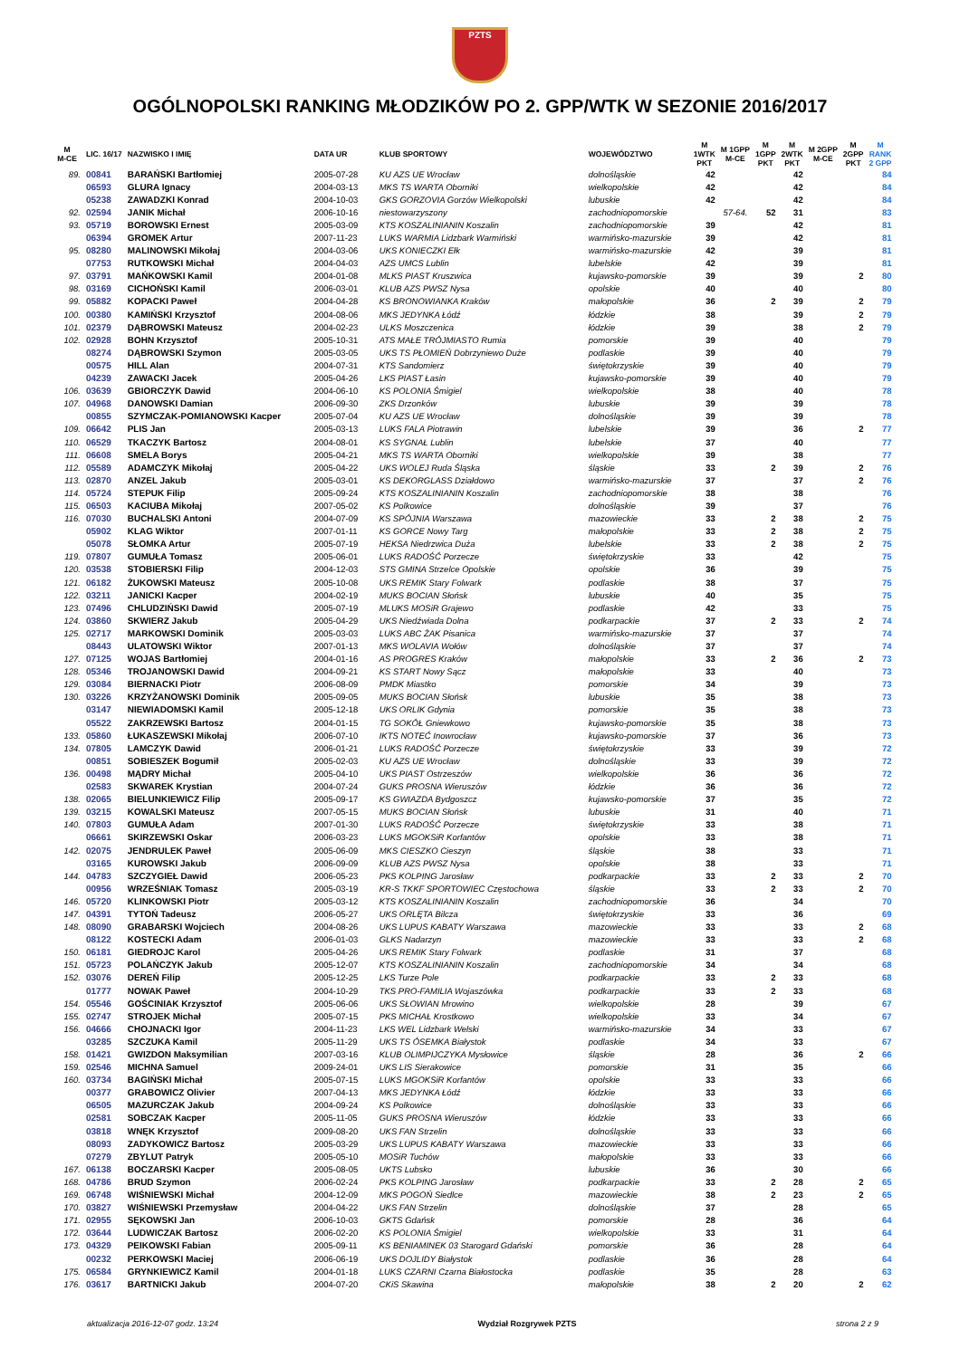PZTS
OGÓLNOPOLSKI RANKING MŁODZIKÓW PO 2. GPP/WTK W SEZONIE 2016/2017
| M M-CE | LIC. 16/17 | NAZWISKO I IMIĘ | DATA UR | KLUB SPORTOWY | WOJEWÓDZTWO | M 1WTK PKT | M 1GPP M-CE | M 1GPP PKT | M 2WTK PKT | M 2GPP M-CE | M 2GPP PKT | M RANK 2 GPP |
| --- | --- | --- | --- | --- | --- | --- | --- | --- | --- | --- | --- | --- |
| 89. | 00841 | BARAŃSKI Bartłomiej | 2005-07-28 | KU AZS UE Wrocław | dolnośląskie | 42 | | | 42 | | | 84 |
| | 06593 | GLURA Ignacy | 2004-03-13 | MKS TS WARTA Oborniki | wielkopolskie | 42 | | | 42 | | | 84 |
| | 05238 | ZAWADZKI Konrad | 2004-10-03 | GKS GORZOVIA Gorzów Wielkopolski | lubuskie | 42 | | | 42 | | | 84 |
| 92. | 02594 | JANIK Michał | 2006-10-16 | niestowarzyszony | zachodniopomorskie | | 57-64. | 52 | 31 | | | 83 |
| 93. | 05719 | BOROWSKI Ernest | 2005-03-09 | KTS KOSZALINIANIN Koszalin | zachodniopomorskie | 39 | | | 42 | | | 81 |
| | 06394 | GROMEK Artur | 2007-11-23 | LUKS WARMIA Lidzbark Warmiński | warmińsko-mazurskie | 39 | | | 42 | | | 81 |
| 95. | 08280 | MALINOWSKI Mikołaj | 2004-03-06 | UKS KONIECZKI Ełk | warmińsko-mazurskie | 42 | | | 39 | | | 81 |
| | 07753 | RUTKOWSKI Michał | 2004-04-03 | AZS UMCS Lublin | lubelskie | 42 | | | 39 | | | 81 |
| 97. | 03791 | MAŃKOWSKI Kamil | 2004-01-08 | MLKS PIAST Kruszwica | kujawsko-pomorskie | 39 | | | 39 | | 2 | 80 |
| 98. | 03169 | CICHOŃSKI Kamil | 2006-03-01 | KLUB AZS PWSZ Nysa | opolskie | 40 | | | 40 | | | 80 |
| 99. | 05882 | KOPACKI Paweł | 2004-04-28 | KS BRONOWIANKA Kraków | małopolskie | 36 | | 2 | 39 | | 2 | 79 |
| 100. | 00380 | KAMIŃSKI Krzysztof | 2004-08-06 | MKS JEDYNKA Łódź | łódzkie | 38 | | | 39 | | 2 | 79 |
| 101. | 02379 | DĄBROWSKI Mateusz | 2004-02-23 | ULKS Moszczenica | łódzkie | 39 | | | 38 | | 2 | 79 |
| 102. | 02928 | BOHN Krzysztof | 2005-10-31 | ATS MAŁE TRÓJMIASTO Rumia | pomorskie | 39 | | | 40 | | | 79 |
| | 08274 | DĄBROWSKI Szymon | 2005-03-05 | UKS TS PŁOMIEŃ Dobrzyniewo Duże | podlaskie | 39 | | | 40 | | | 79 |
| | 00575 | HILL Alan | 2004-07-31 | KTS Sandomierz | świętokrzyskie | 39 | | | 40 | | | 79 |
| | 04239 | ZAWACKI Jacek | 2005-04-26 | LKS PIAST Łasin | kujawsko-pomorskie | 39 | | | 40 | | | 79 |
| 106. | 03639 | GBIORCZYK Dawid | 2004-06-10 | KS POLONIA Śmigiel | wielkopolskie | 38 | | | 40 | | | 78 |
| 107. | 04968 | DANOWSKI Damian | 2006-09-30 | ZKS Drzonków | lubuskie | 39 | | | 39 | | | 78 |
| | 00855 | SZYMCZAK-POMIANOWSKI Kacper | 2005-07-04 | KU AZS UE Wrocław | dolnośląskie | 39 | | | 39 | | | 78 |
| 109. | 06642 | PLIS Jan | 2005-03-13 | LUKS FALA Piotrawin | lubelskie | 39 | | | 36 | | 2 | 77 |
| 110. | 06529 | TKACZYK Bartosz | 2004-08-01 | KS SYGNAŁ Lublin | lubelskie | 37 | | | 40 | | | 77 |
| 111. | 06608 | SMELA Borys | 2005-04-21 | MKS TS WARTA Oborniki | wielkopolskie | 39 | | | 38 | | | 77 |
| 112. | 05589 | ADAMCZYK Mikołaj | 2005-04-22 | UKS WOLEJ Ruda Śląska | śląskie | 33 | | 2 | 39 | | 2 | 76 |
| 113. | 02870 | ANZEL Jakub | 2005-03-01 | KS DEKORGLASS Działdowo | warmińsko-mazurskie | 37 | | | 37 | | 2 | 76 |
| 114. | 05724 | STEPUK Filip | 2005-09-24 | KTS KOSZALINIANIN Koszalin | zachodniopomorskie | 38 | | | 38 | | | 76 |
| 115. | 06503 | KACIUBA Mikołaj | 2007-05-02 | KS Polkowice | dolnośląskie | 39 | | | 37 | | | 76 |
| 116. | 07030 | BUCHALSKI Antoni | 2004-07-09 | KS SPÓJNIA Warszawa | mazowieckie | 33 | | 2 | 38 | | 2 | 75 |
| | 05902 | KLAG Wiktor | 2007-01-11 | KS GORCE Nowy Targ | małopolskie | 33 | | 2 | 38 | | 2 | 75 |
| | 05078 | SŁOMKA Artur | 2005-07-19 | HEKSA Niedrzwica Duża | lubelskie | 33 | | 2 | 38 | | 2 | 75 |
| 119. | 07807 | GUMUŁA Tomasz | 2005-06-01 | LUKS RADOŚĆ Porzecze | świętokrzyskie | 33 | | | 42 | | | 75 |
| 120. | 03538 | STOBIERSKI Filip | 2004-12-03 | STS GMINA Strzelce Opolskie | opolskie | 36 | | | 39 | | | 75 |
| 121. | 06182 | ŻUKOWSKI Mateusz | 2005-10-08 | UKS REMIK Stary Folwark | podlaskie | 38 | | | 37 | | | 75 |
| 122. | 03211 | JANICKI Kacper | 2004-02-19 | MUKS BOCIAN Słońsk | lubuskie | 40 | | | 35 | | | 75 |
| 123. | 07496 | CHLUDZIŃSKI Dawid | 2005-07-19 | MLUKS MOSiR Grajewo | podlaskie | 42 | | | 33 | | | 75 |
| 124. | 03860 | SKWIERZ Jakub | 2005-04-29 | UKS Niedźwiada Dolna | podkarpackie | 37 | | 2 | 33 | | 2 | 74 |
| 125. | 02717 | MARKOWSKI Dominik | 2005-03-03 | LUKS ABC ŻAK Pisanica | warmińsko-mazurskie | 37 | | | 37 | | | 74 |
| | 08443 | ULATOWSKI Wiktor | 2007-01-13 | MKS WOLAVIA Wołów | dolnośląskie | 37 | | | 37 | | | 74 |
| 127. | 07125 | WOJAS Bartłomiej | 2004-01-16 | AS PROGRES Kraków | małopolskie | 33 | | 2 | 36 | | 2 | 73 |
| 128. | 05346 | TROJANOWSKI Dawid | 2004-09-21 | KS START Nowy Sącz | małopolskie | 33 | | | 40 | | | 73 |
| 129. | 03084 | BIERNACKI Piotr | 2006-08-09 | PMDK Miastko | pomorskie | 34 | | | 39 | | | 73 |
| 130. | 03226 | KRZYŻANOWSKI Dominik | 2005-09-05 | MUKS BOCIAN Słońsk | lubuskie | 35 | | | 38 | | | 73 |
| | 03147 | NIEWIADOMSKI Kamil | 2005-12-18 | UKS ORLIK Gdynia | pomorskie | 35 | | | 38 | | | 73 |
| | 05522 | ZAKRZEWSKI Bartosz | 2004-01-15 | TG SOKÓŁ Gniewkowo | kujawsko-pomorskie | 35 | | | 38 | | | 73 |
| 133. | 05860 | ŁUKASZEWSKI Mikołaj | 2006-07-10 | IKTS NOTEĆ Inowrocław | kujawsko-pomorskie | 37 | | | 36 | | | 73 |
| 134. | 07805 | LAMCZYK Dawid | 2006-01-21 | LUKS RADOŚĆ Porzecze | świętokrzyskie | 33 | | | 39 | | | 72 |
| | 00851 | SOBIESZEK Bogumił | 2005-02-03 | KU AZS UE Wrocław | dolnośląskie | 33 | | | 39 | | | 72 |
| 136. | 00498 | MĄDRY Michał | 2005-04-10 | UKS PIAST Ostrzeszów | wielkopolskie | 36 | | | 36 | | | 72 |
| | 02583 | SKWAREK Krystian | 2004-07-24 | GUKS PROSNA Wieruszów | łódzkie | 36 | | | 36 | | | 72 |
| 138. | 02065 | BIELUNKIEWICZ Filip | 2005-09-17 | KS GWIAZDA Bydgoszcz | kujawsko-pomorskie | 37 | | | 35 | | | 72 |
| 139. | 03215 | KOWALSKI Mateusz | 2007-05-15 | MUKS BOCIAN Słońsk | lubuskie | 31 | | | 40 | | | 71 |
| 140. | 07803 | GUMUŁA Adam | 2007-01-30 | LUKS RADOŚĆ Porzecze | świętokrzyskie | 33 | | | 38 | | | 71 |
| | 06661 | SKIRZEWSKI Oskar | 2006-03-23 | LUKS MGOKSiR Korfantów | opolskie | 33 | | | 38 | | | 71 |
| 142. | 02075 | JENDRULEK Paweł | 2005-06-09 | MKS CIESZKO Cieszyn | śląskie | 38 | | | 33 | | | 71 |
| | 03165 | KUROWSKI Jakub | 2006-09-09 | KLUB AZS PWSZ Nysa | opolskie | 38 | | | 33 | | | 71 |
| 144. | 04783 | SZCZYGIEŁ Dawid | 2006-05-23 | PKS KOLPING Jarosław | podkarpackie | 33 | | 2 | 33 | | 2 | 70 |
| | 00956 | WRZEŚNIAK Tomasz | 2005-03-19 | KR-S TKKF SPORTOWIEC Częstochowa | śląskie | 33 | | 2 | 33 | | 2 | 70 |
| 146. | 05720 | KLINKOWSKI Piotr | 2005-03-12 | KTS KOSZALINIANIN Koszalin | zachodniopomorskie | 36 | | | 34 | | | 70 |
| 147. | 04391 | TYTOŃ Tadeusz | 2006-05-27 | UKS ORLĘTA Bilcza | świętokrzyskie | 33 | | | 36 | | | 69 |
| 148. | 08090 | GRABARSKI Wojciech | 2004-08-26 | UKS LUPUS KABATY Warszawa | mazowieckie | 33 | | | 33 | | 2 | 68 |
| | 08122 | KOSTECKI Adam | 2006-01-03 | GLKS Nadarzyn | mazowieckie | 33 | | | 33 | | 2 | 68 |
| 150. | 06181 | GIEDROJC Karol | 2005-04-26 | UKS REMIK Stary Folwark | podlaskie | 31 | | | 37 | | | 68 |
| 151. | 05723 | POLAŃCZYK Jakub | 2005-12-07 | KTS KOSZALINIANIN Koszalin | zachodniopomorskie | 34 | | | 34 | | | 68 |
| 152. | 03076 | DEREŃ Filip | 2005-12-25 | LKS Turze Pole | podkarpackie | 33 | | 2 | 33 | | | 68 |
| | 01777 | NOWAK Paweł | 2004-10-29 | TKS PRO-FAMILIA Wojaszówka | podkarpackie | 33 | | 2 | 33 | | | 68 |
| 154. | 05546 | GOŚCINIAK Krzysztof | 2005-06-06 | UKS SŁOWIAN Mrowino | wielkopolskie | 28 | | | 39 | | | 67 |
| 155. | 02747 | STROJEK Michał | 2005-07-15 | PKS MICHAŁ Krostkowo | wielkopolskie | 33 | | | 34 | | | 67 |
| 156. | 04666 | CHOJNACKI Igor | 2004-11-23 | LKS WEL Lidzbark Welski | warmińsko-mazurskie | 34 | | | 33 | | | 67 |
| | 03285 | SZCZUKA Kamil | 2005-11-29 | UKS TS ÓSEMKA Białystok | podlaskie | 34 | | | 33 | | | 67 |
| 158. | 01421 | GWIZDON Maksymilian | 2007-03-16 | KLUB OLIMPIJCZYKA Mysłowice | śląskie | 28 | | | 36 | | 2 | 66 |
| 159. | 02546 | MICHNA Samuel | 2009-24-01 | UKS LIS Sierakowice | pomorskie | 31 | | | 35 | | | 66 |
| 160. | 03734 | BAGIŃSKI Michał | 2005-07-15 | LUKS MGOKSiR Korfantów | opolskie | 33 | | | 33 | | | 66 |
| | 00377 | GRABOWICZ Olivier | 2007-04-13 | MKS JEDYNKA Łódź | łódzkie | 33 | | | 33 | | | 66 |
| | 06505 | MAZURCZAK Jakub | 2004-09-24 | KS Polkowice | dolnośląskie | 33 | | | 33 | | | 66 |
| | 02581 | SOBCZAK Kacper | 2005-11-05 | GUKS PROSNA Wieruszów | łódzkie | 33 | | | 33 | | | 66 |
| | 03818 | WNĘK Krzysztof | 2009-08-20 | UKS FAN Strzelin | dolnośląskie | 33 | | | 33 | | | 66 |
| | 08093 | ZADYKOWICZ Bartosz | 2005-03-29 | UKS LUPUS KABATY Warszawa | mazowieckie | 33 | | | 33 | | | 66 |
| | 07279 | ZBYLUT Patryk | 2005-05-10 | MOSiR Tuchów | małopolskie | 33 | | | 33 | | | 66 |
| 167. | 06138 | BOCZARSKI Kacper | 2005-08-05 | UKTS Lubsko | lubuskie | 36 | | | 30 | | | 66 |
| 168. | 04786 | BRUD Szymon | 2006-02-24 | PKS KOLPING Jarosław | podkarpackie | 33 | | 2 | 28 | | 2 | 65 |
| 169. | 06748 | WIŚNIEWSKI Michał | 2004-12-09 | MKS POGOŃ Siedlce | mazowieckie | 38 | | 2 | 23 | | 2 | 65 |
| 170. | 03827 | WIŚNIEWSKI Przemysław | 2004-04-22 | UKS FAN Strzelin | dolnośląskie | 37 | | | 28 | | | 65 |
| 171. | 02955 | SĘKOWSKI Jan | 2006-10-03 | GKTS Gdańsk | pomorskie | 28 | | | 36 | | | 64 |
| 172. | 03644 | LUDWICZAK Bartosz | 2006-02-20 | KS POLONIA Śmigiel | wielkopolskie | 33 | | | 31 | | | 64 |
| 173. | 04329 | PEIKOWSKI Fabian | 2005-09-11 | KS BENIAMINEK 03 Starogard Gdański | pomorskie | 36 | | | 28 | | | 64 |
| | 00232 | PERKOWSKI Maciej | 2006-06-19 | UKS DOJLIDY Białystok | podlaskie | 36 | | | 28 | | | 64 |
| 175. | 06584 | GRYNKIEWICZ Kamil | 2004-01-18 | LUKS CZARNI Czarna Białostocka | podlaskie | 35 | | | 28 | | | 63 |
| 176. | 03617 | BARTNICKI Jakub | 2004-07-20 | CKiS Skawina | małopolskie | 38 | | 2 | 20 | | 2 | 62 |
aktualizacja 2016-12-07 godz. 13:24 Wydział Rozgrywek PZTS strona 2 z 9